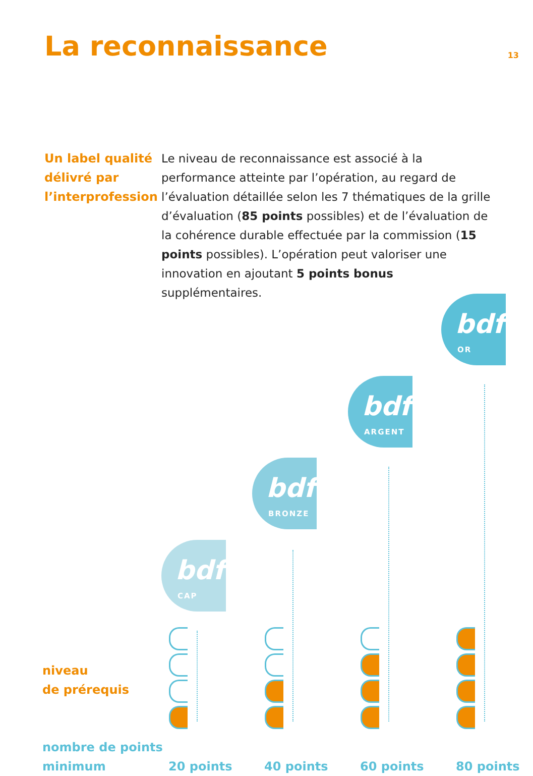13 La reconnaissance
Un label qualité délivré par l’interprofession
Le niveau de reconnaissance est associé à la performance atteinte par l’opération, au regard de l’évaluation détaillée selon les 7 thématiques de la grille d’évaluation (85 points possibles) et de l’évaluation de la cohérence durable effectuée par la commission (15 points possibles). L’opération peut valoriser une innovation en ajoutant 5 points bonus supplémentaires.
bdf
CAP
bdf
BRONZE
bdf
ARGENT
bdf
OR
niveau
de prérequis
nombre de points
minimum
20 points 40 points 60 points 80 points